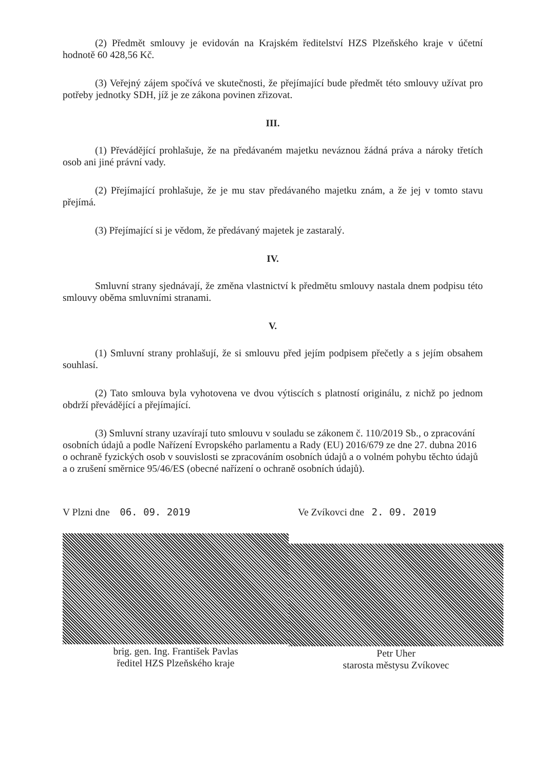(2) Předmět smlouvy je evidován na Krajském ředitelství HZS Plzeňského kraje v účetní hodnotě 60 428,56 Kč.
(3) Veřejný zájem spočívá ve skutečnosti, že přejímající bude předmět této smlouvy užívat pro potřeby jednotky SDH, jíž je ze zákona povinen zřizovat.
III.
(1) Převádějící prohlašuje, že na předávaném majetku neváznou žádná práva a nároky třetích osob ani jiné právní vady.
(2) Přejímající prohlašuje, že je mu stav předávaného majetku znám, a že jej v tomto stavu přejímá.
(3) Přejímající si je vědom, že předávaný majetek je zastaralý.
IV.
Smluvní strany sjednávají, že změna vlastnictví k předmětu smlouvy nastala dnem podpisu této smlouvy oběma smluvními stranami.
V.
(1) Smluvní strany prohlašují, že si smlouvu před jejím podpisem přečetly a s jejím obsahem souhlasí.
(2) Tato smlouva byla vyhotovena ve dvou výtiscích s platností originálu, z nichž po jednom obdrží převádějící a přejímající.
(3) Smluvní strany uzavírají tuto smlouvu v souladu se zákonem č. 110/2019 Sb., o zpracování osobních údajů a podle Nařízení Evropského parlamentu a Rady (EU) 2016/679 ze dne 27. dubna 2016 o ochraně fyzických osob v souvislosti se zpracováním osobních údajů a o volném pohybu těchto údajů a o zrušení směrnice 95/46/ES (obecné nařízení o ochraně osobních údajů).
V Plzni dne 06. 09. 2019 Ve Zvíkovci dne 2. 09. 2019
brig. gen. Ing. František Pavlas
ředitel HZS Plzeňského kraje
Petr Uher
starosta městysu Zvíkovec